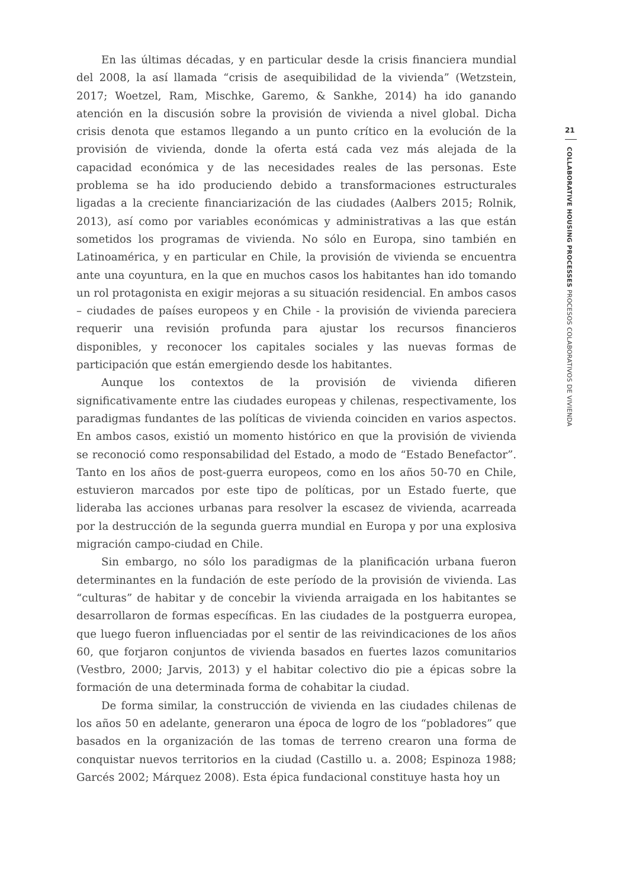En las últimas décadas, y en particular desde la crisis financiera mundial del 2008, la así llamada “crisis de asequibilidad de la vivienda” (Wetzstein, 2017; Woetzel, Ram, Mischke, Garemo, & Sankhe, 2014) ha ido ganando atención en la discusión sobre la provisión de vivienda a nivel global. Dicha crisis denota que estamos llegando a un punto crítico en la evolución de la provisión de vivienda, donde la oferta está cada vez más alejada de la capacidad económica y de las necesidades reales de las personas. Este problema se ha ido produciendo debido a transformaciones estructurales ligadas a la creciente financiarización de las ciudades (Aalbers 2015; Rolnik, 2013), así como por variables económicas y administrativas a las que están sometidos los programas de vivienda. No sólo en Europa, sino también en Latinoamérica, y en particular en Chile, la provisión de vivienda se encuentra ante una coyuntura, en la que en muchos casos los habitantes han ido tomando un rol protagonista en exigir mejoras a su situación residencial. En ambos casos – ciudades de países europeos y en Chile - la provisión de vivienda pareciera requerir una revisión profunda para ajustar los recursos financieros disponibles, y reconocer los capitales sociales y las nuevas formas de participación que están emergiendo desde los habitantes.
Aunque los contextos de la provisión de vivienda difieren significativamente entre las ciudades europeas y chilenas, respectivamente, los paradigmas fundantes de las políticas de vivienda coinciden en varios aspectos. En ambos casos, existió un momento histórico en que la provisión de vivienda se reconoció como responsabilidad del Estado, a modo de “Estado Benefactor”. Tanto en los años de post-guerra europeos, como en los años 50-70 en Chile, estuvieron marcados por este tipo de políticas, por un Estado fuerte, que lideraba las acciones urbanas para resolver la escasez de vivienda, acarreada por la destrucción de la segunda guerra mundial en Europa y por una explosiva migración campo-ciudad en Chile.
Sin embargo, no sólo los paradigmas de la planificación urbana fueron determinantes en la fundación de este período de la provisión de vivienda. Las “culturas” de habitar y de concebir la vivienda arraigada en los habitantes se desarrollaron de formas específicas. En las ciudades de la postguerra europea, que luego fueron influenciadas por el sentir de las reivindicaciones de los años 60, que forjaron conjuntos de vivienda basados en fuertes lazos comunitarios (Vestbro, 2000; Jarvis, 2013) y el habitar colectivo dio pie a épicas sobre la formación de una determinada forma de cohabitar la ciudad.
De forma similar, la construcción de vivienda en las ciudades chilenas de los años 50 en adelante, generaron una época de logro de los “pobladores” que basados en la organización de las tomas de terreno crearon una forma de conquistar nuevos territorios en la ciudad (Castillo u. a. 2008; Espinoza 1988; Garcés 2002; Márquez 2008). Esta épica fundacional constituye hasta hoy un
21
COLLABORATIVE HOUSING PROCESSES PROCESOS COLABORATIVOS DE VIVIENDA